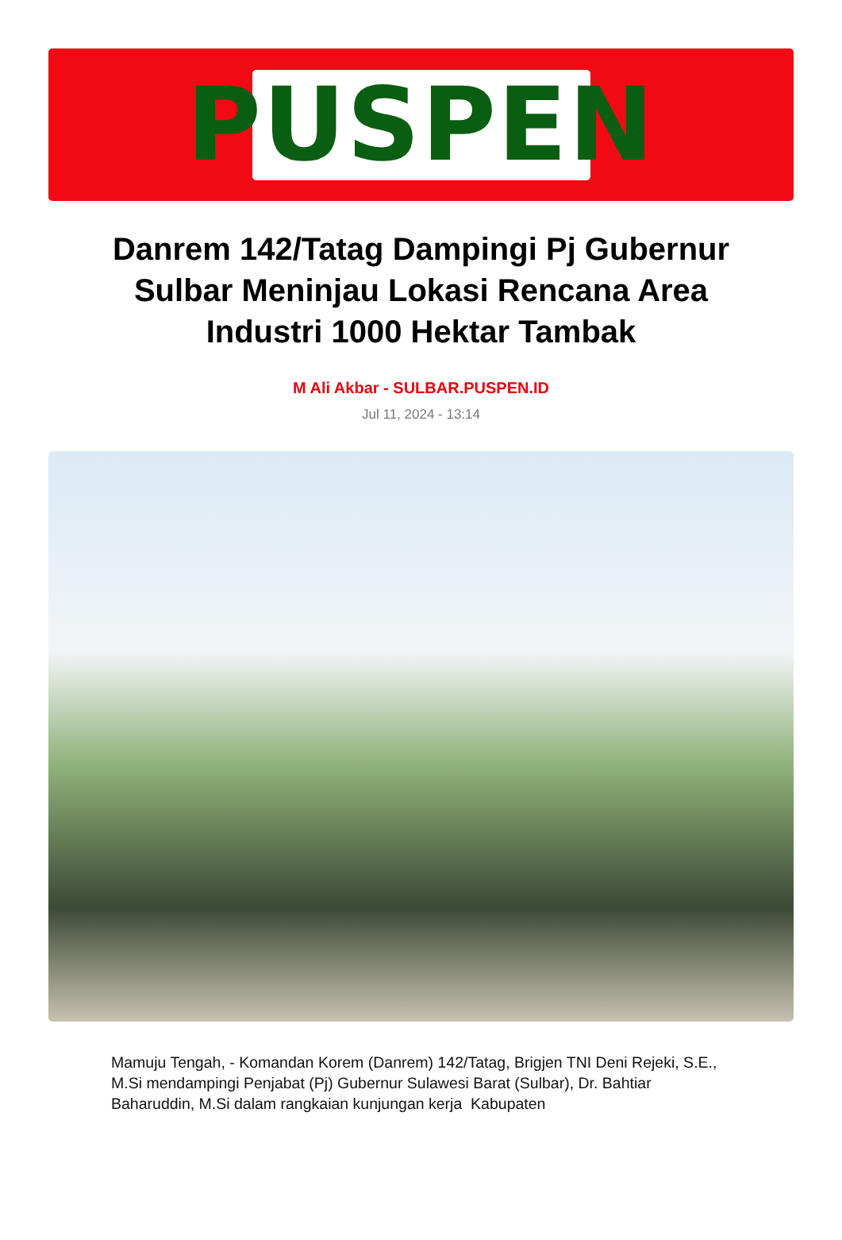PUSPEN
Danrem 142/Tatag Dampingi Pj Gubernur Sulbar Meninjau Lokasi Rencana Area Industri 1000 Hektar Tambak
M Ali Akbar - SULBAR.PUSPEN.ID
Jul 11, 2024 - 13:14
Mamuju Tengah, - Komandan Korem (Danrem) 142/Tatag, Brigjen TNI Deni Rejeki, S.E., M.Si mendampingi Penjabat (Pj) Gubernur Sulawesi Barat (Sulbar), Dr. Bahtiar Baharuddin, M.Si dalam rangkaian kunjungan kerja Kabupaten